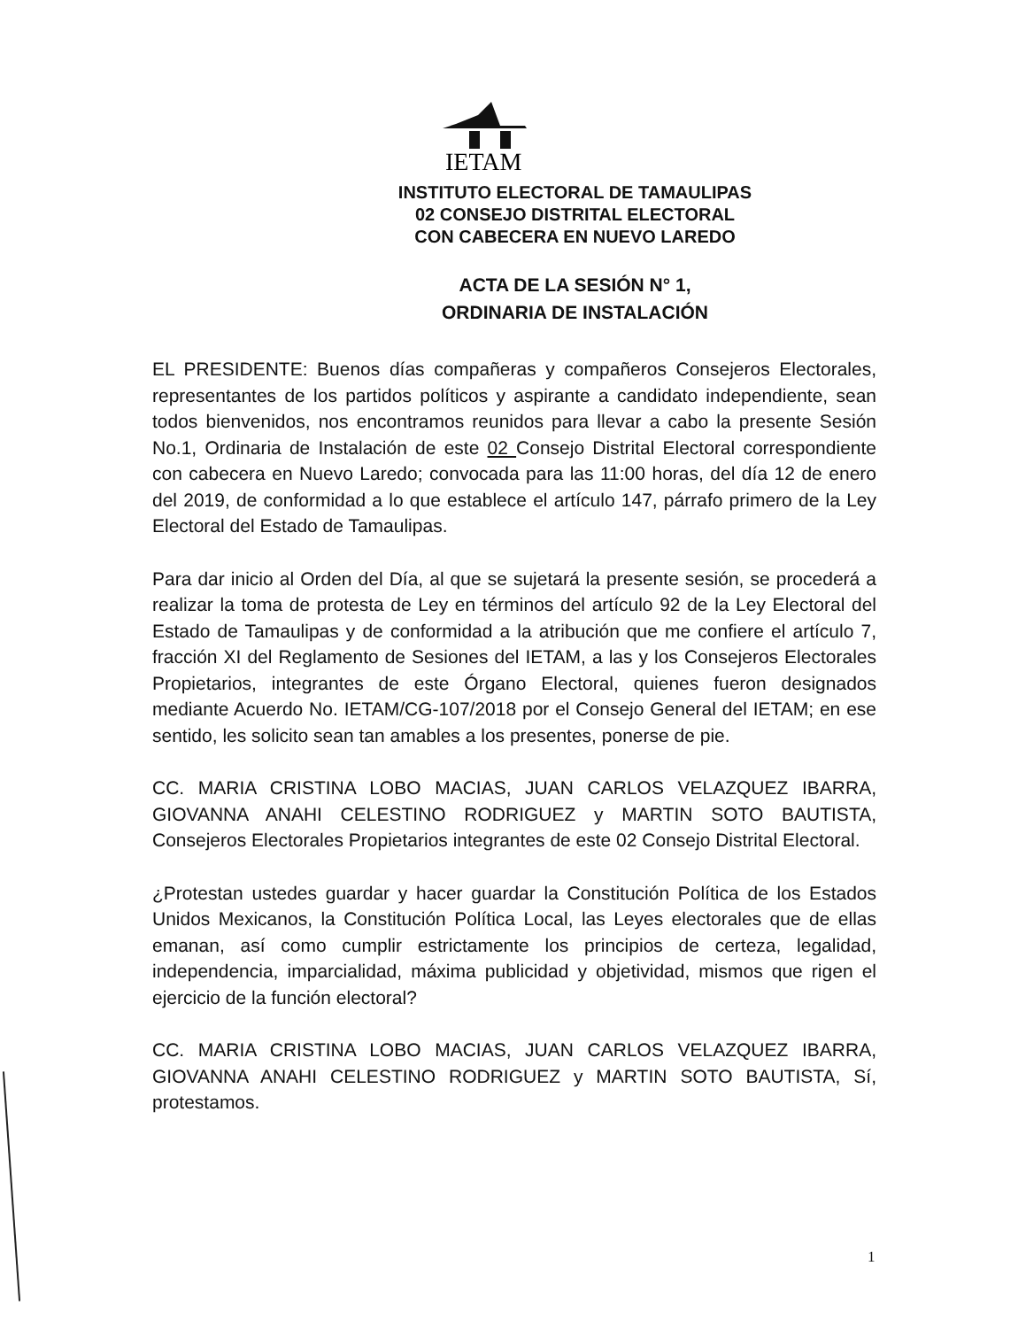IETAM
INSTITUTO ELECTORAL DE TAMAULIPAS
02 CONSEJO DISTRITAL ELECTORAL
CON CABECERA EN NUEVO LAREDO
ACTA DE LA SESIÓN N° 1,
ORDINARIA DE INSTALACIÓN
EL PRESIDENTE: Buenos días compañeras y compañeros Consejeros Electorales, representantes de los partidos políticos y aspirante a candidato independiente, sean todos bienvenidos, nos encontramos reunidos para llevar a cabo la presente Sesión No.1, Ordinaria de Instalación de este 02 Consejo Distrital Electoral correspondiente con cabecera en Nuevo Laredo; convocada para las 11:00 horas, del día 12 de enero del 2019, de conformidad a lo que establece el artículo 147, párrafo primero de la Ley Electoral del Estado de Tamaulipas.
Para dar inicio al Orden del Día, al que se sujetará la presente sesión, se procederá a realizar la toma de protesta de Ley en términos del artículo 92 de la Ley Electoral del Estado de Tamaulipas y de conformidad a la atribución que me confiere el artículo 7, fracción XI del Reglamento de Sesiones del IETAM, a las y los Consejeros Electorales Propietarios, integrantes de este Órgano Electoral, quienes fueron designados mediante Acuerdo No. IETAM/CG-107/2018 por el Consejo General del IETAM; en ese sentido, les solicito sean tan amables a los presentes, ponerse de pie.
CC. MARIA CRISTINA LOBO MACIAS, JUAN CARLOS VELAZQUEZ IBARRA, GIOVANNA ANAHI CELESTINO RODRIGUEZ y MARTIN SOTO BAUTISTA, Consejeros Electorales Propietarios integrantes de este 02 Consejo Distrital Electoral.
¿Protestan ustedes guardar y hacer guardar la Constitución Política de los Estados Unidos Mexicanos, la Constitución Política Local, las Leyes electorales que de ellas emanan, así como cumplir estrictamente los principios de certeza, legalidad, independencia, imparcialidad, máxima publicidad y objetividad, mismos que rigen el ejercicio de la función electoral?
CC. MARIA CRISTINA LOBO MACIAS, JUAN CARLOS VELAZQUEZ IBARRA, GIOVANNA ANAHI CELESTINO RODRIGUEZ y MARTIN SOTO BAUTISTA, Sí, protestamos.
1